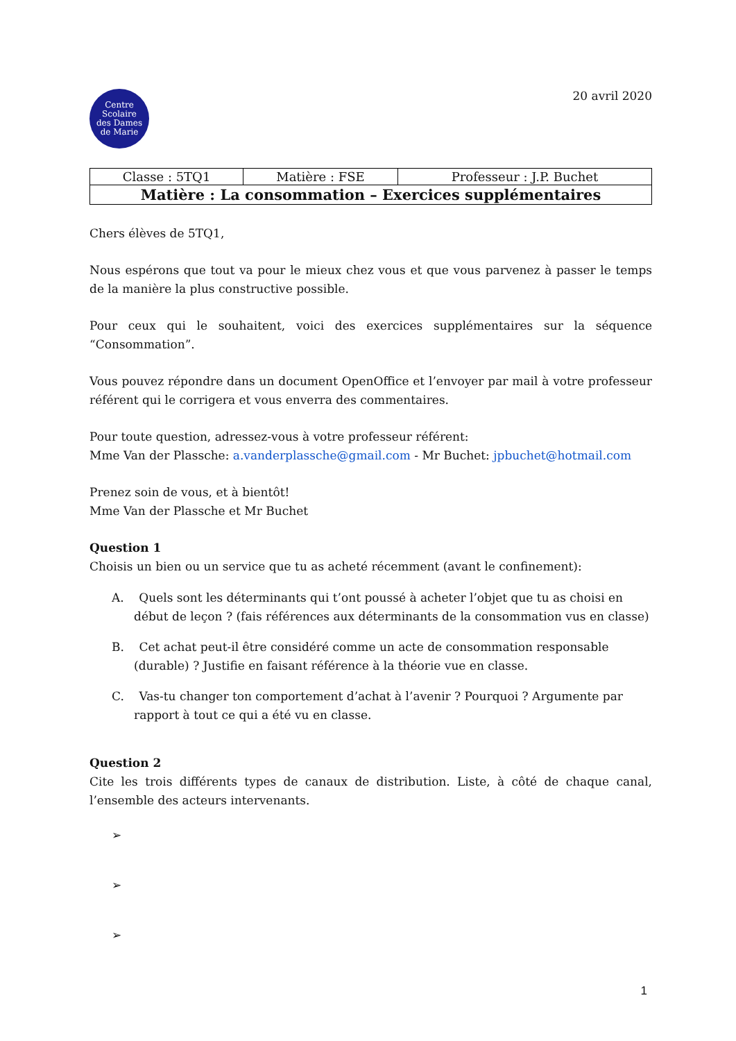Centre
Scolaire
des Dames
de Marie
20 avril 2020
| Classe : 5TQ1 | Matière : FSE | Professeur : J.P. Buchet |
| Matière : La consommation – Exercices supplémentaires | | |
Chers élèves de 5TQ1,
Nous espérons que tout va pour le mieux chez vous et que vous parvenez à passer le temps de la manière la plus constructive possible.
Pour ceux qui le souhaitent, voici des exercices supplémentaires sur la séquence “Consommation”.
Vous pouvez répondre dans un document OpenOffice et l’envoyer par mail à votre professeur référent qui le corrigera et vous enverra des commentaires.
Pour toute question, adressez-vous à votre professeur référent:
Mme Van der Plassche: a.vanderplassche@gmail.com - Mr Buchet: jpbuchet@hotmail.com
Prenez soin de vous, et à bientôt!
Mme Van der Plassche et Mr Buchet
Question 1
Choisis un bien ou un service que tu as acheté récemment (avant le confinement):
A. Quels sont les déterminants qui t’ont poussé à acheter l’objet que tu as choisi en début de leçon ? (fais références aux déterminants de la consommation vus en classe)
B. Cet achat peut-il être considéré comme un acte de consommation responsable (durable) ? Justifie en faisant référence à la théorie vue en classe.
C. Vas-tu changer ton comportement d’achat à l’avenir ? Pourquoi ? Argumente par rapport à tout ce qui a été vu en classe.
Question 2
Cite les trois différents types de canaux de distribution. Liste, à côté de chaque canal, l’ensemble des acteurs intervenants.
➢
➢
➢
1